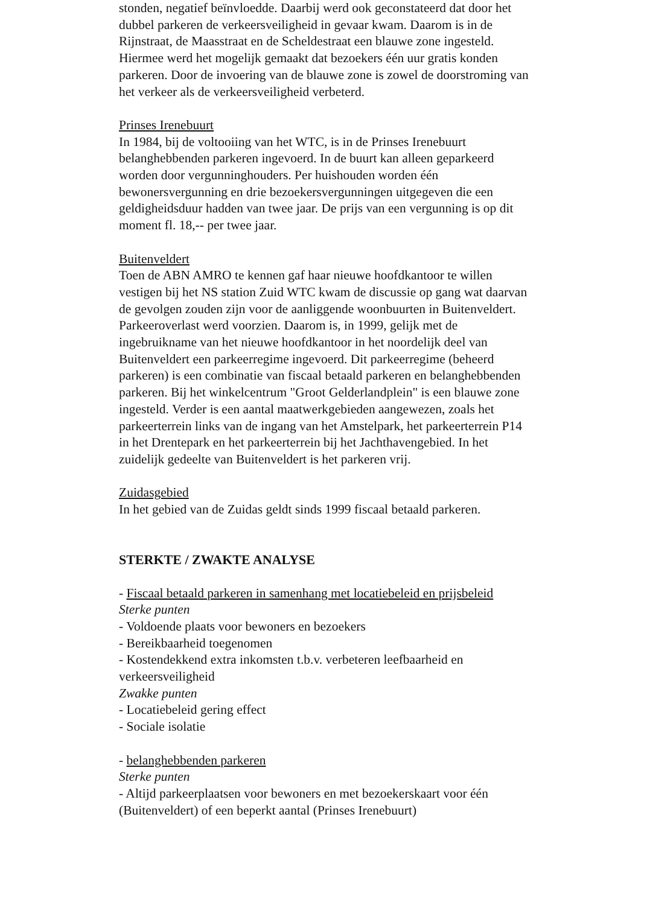stonden, negatief beïnvloedde. Daarbij werd ook geconstateerd dat door het dubbel parkeren de verkeersveiligheid in gevaar kwam. Daarom is in de Rijnstraat, de Maasstraat en de Scheldestraat een blauwe zone ingesteld. Hiermee werd het mogelijk gemaakt dat bezoekers één uur gratis konden parkeren. Door de invoering van de blauwe zone is zowel de doorstroming van het verkeer als de verkeersveiligheid verbeterd.
Prinses Irenebuurt
In 1984, bij de voltooiing van het WTC, is in de Prinses Irenebuurt belanghebbenden parkeren ingevoerd. In de buurt kan alleen geparkeerd worden door vergunninghouders. Per huishouden worden één bewonersvergunning en drie bezoekersvergunningen uitgegeven die een geldigheidsduur hadden van twee jaar. De prijs van een vergunning is op dit moment fl. 18,-- per twee jaar.
Buitenveldert
Toen de ABN AMRO te kennen gaf haar nieuwe hoofdkantoor te willen vestigen bij het NS station Zuid WTC kwam de discussie op gang wat daarvan de gevolgen zouden zijn voor de aanliggende woonbuurten in Buitenveldert. Parkeeroverlast werd voorzien. Daarom is, in 1999, gelijk met de ingebruikname van het nieuwe hoofdkantoor in het noordelijk deel van Buitenveldert een parkeerregime ingevoerd. Dit parkeerregime (beheerd parkeren) is een combinatie van fiscaal betaald parkeren en belanghebbenden parkeren. Bij het winkelcentrum "Groot Gelderlandplein" is een blauwe zone ingesteld. Verder is een aantal maatwerkgebieden aangewezen, zoals het parkeerterrein links van de ingang van het Amstelpark, het parkeerterrein P14 in het Drentepark en het parkeerterrein bij het Jachthavengebied. In het zuidelijk gedeelte van Buitenveldert is het parkeren vrij.
Zuidasgebied
In het gebied van de Zuidas geldt sinds 1999 fiscaal betaald parkeren.
STERKTE / ZWAKTE ANALYSE
- Fiscaal betaald parkeren in samenhang met locatiebeleid en prijsbeleid
Sterke punten
- Voldoende plaats voor bewoners en bezoekers
- Bereikbaarheid toegenomen
- Kostendekkend extra inkomsten t.b.v. verbeteren leefbaarheid en verkeersveiligheid
Zwakke punten
- Locatiebeleid gering effect
- Sociale isolatie
- belanghebbenden parkeren
Sterke punten
- Altijd parkeerplaatsen voor bewoners en met bezoekerskaart voor één (Buitenveldert) of een beperkt aantal (Prinses Irenebuurt)